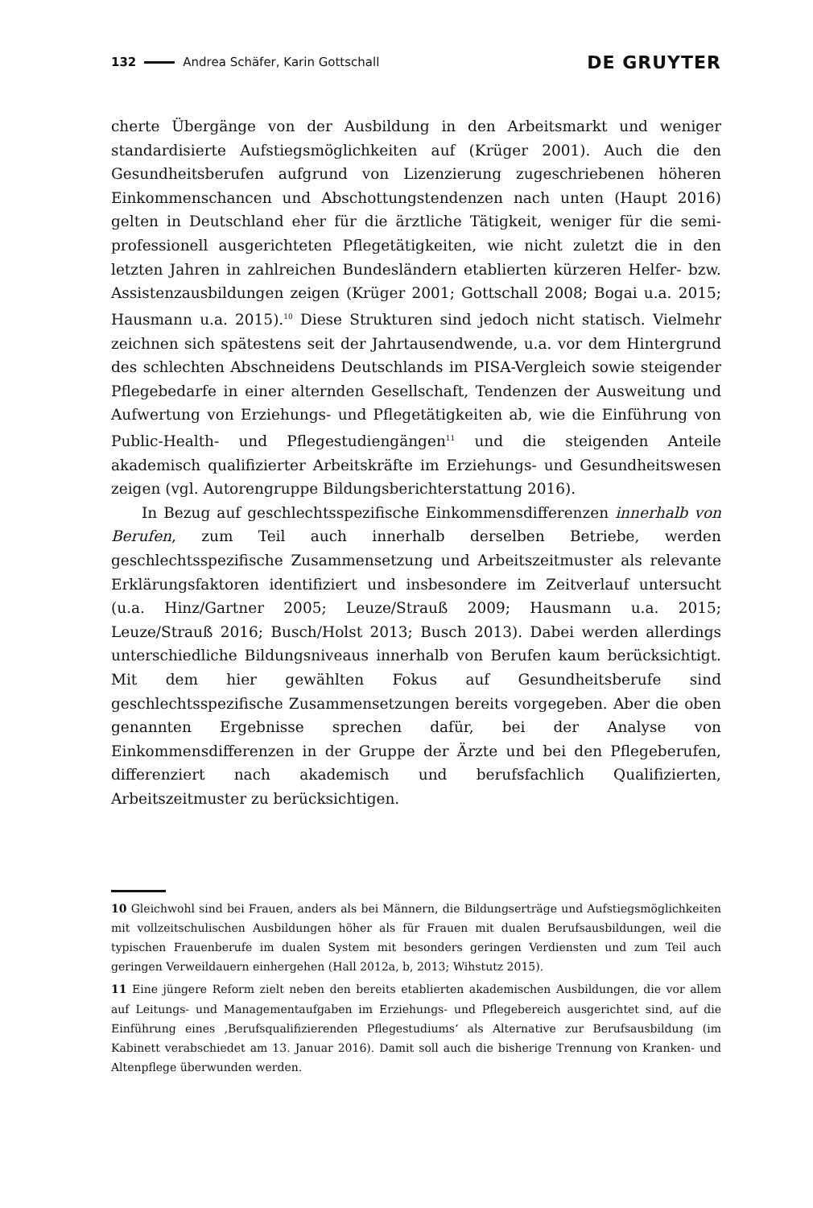132 Andrea Schäfer, Karin Gottschall
DE GRUYTER
cherte Übergänge von der Ausbildung in den Arbeitsmarkt und weniger standardisierte Aufstiegsmöglichkeiten auf (Krüger 2001). Auch die den Gesundheitsberufen aufgrund von Lizenzierung zugeschriebenen höheren Einkommenschancen und Abschottungstendenzen nach unten (Haupt 2016) gelten in Deutschland eher für die ärztliche Tätigkeit, weniger für die semi-professionell ausgerichteten Pflegetätigkeiten, wie nicht zuletzt die in den letzten Jahren in zahlreichen Bundesländern etablierten kürzeren Helfer- bzw. Assistenzausbildungen zeigen (Krüger 2001; Gottschall 2008; Bogai u.a. 2015; Hausmann u.a. 2015).<sup>10</sup> Diese Strukturen sind jedoch nicht statisch. Vielmehr zeichnen sich spätestens seit der Jahrtausendwende, u.a. vor dem Hintergrund des schlechten Abschneidens Deutschlands im PISA-Vergleich sowie steigender Pflegebedarfe in einer alternden Gesellschaft, Tendenzen der Ausweitung und Aufwertung von Erziehungs- und Pflegetätigkeiten ab, wie die Einführung von Public-Health- und Pflegestudiengängen<sup>11</sup> und die steigenden Anteile akademisch qualifizierter Arbeitskräfte im Erziehungs- und Gesundheitswesen zeigen (vgl. Autorengruppe Bildungsberichterstattung 2016).
In Bezug auf geschlechtsspezifische Einkommensdifferenzen innerhalb von Berufen, zum Teil auch innerhalb derselben Betriebe, werden geschlechtsspezifische Zusammensetzung und Arbeitszeitmuster als relevante Erklärungsfaktoren identifiziert und insbesondere im Zeitverlauf untersucht (u.a. Hinz/Gartner 2005; Leuze/Strauß 2009; Hausmann u.a. 2015; Leuze/Strauß 2016; Busch/Holst 2013; Busch 2013). Dabei werden allerdings unterschiedliche Bildungsniveaus innerhalb von Berufen kaum berücksichtigt. Mit dem hier gewählten Fokus auf Gesundheitsberufe sind geschlechtsspezifische Zusammensetzungen bereits vorgegeben. Aber die oben genannten Ergebnisse sprechen dafür, bei der Analyse von Einkommensdifferenzen in der Gruppe der Ärzte und bei den Pflegeberufen, differenziert nach akademisch und berufsfachlich Qualifizierten, Arbeitszeitmuster zu berücksichtigen.
10 Gleichwohl sind bei Frauen, anders als bei Männern, die Bildungserträge und Aufstiegsmöglichkeiten mit vollzeitschulischen Ausbildungen höher als für Frauen mit dualen Berufsausbildungen, weil die typischen Frauenberufe im dualen System mit besonders geringen Verdiensten und zum Teil auch geringen Verweildauern einhergehen (Hall 2012a, b, 2013; Wihstutz 2015).
11 Eine jüngere Reform zielt neben den bereits etablierten akademischen Ausbildungen, die vor allem auf Leitungs- und Managementaufgaben im Erziehungs- und Pflegebereich ausgerichtet sind, auf die Einführung eines ‚Berufsqualifizierenden Pflegestudiums‘ als Alternative zur Berufsausbildung (im Kabinett verabschiedet am 13. Januar 2016). Damit soll auch die bisherige Trennung von Kranken- und Altenpflege überwunden werden.